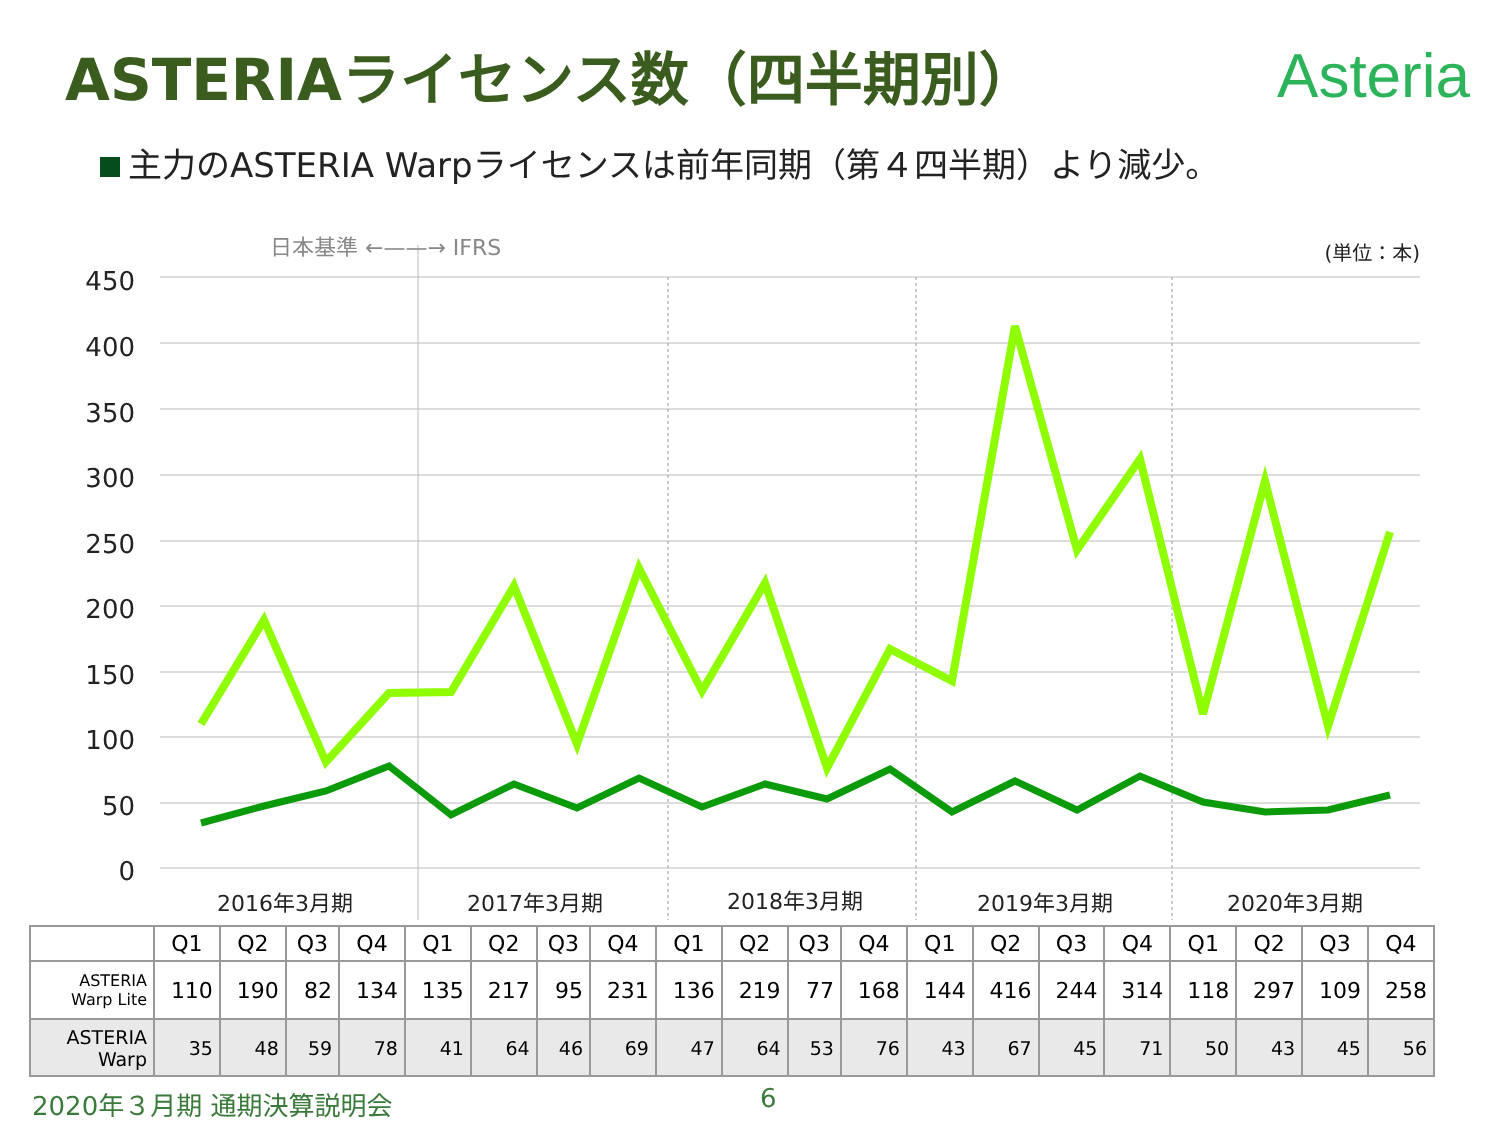ASTERIAライセンス数（四半期別） Asteria
主力のASTERIA Warpライセンスは前年同期（第４四半期）より減少。
450
400
350
300
250
200
150
100
50
0
日本基準 ←——→ IFRS
(単位：本)
2016年3月期
2017年3月期
2018年3月期
2019年3月期
2020年3月期
| | Q1 | Q2 | Q3 | Q4 | Q1 | Q2 | Q3 | Q4 | Q1 | Q2 | Q3 | Q4 | Q1 | Q2 | Q3 | Q4 | Q1 | Q2 | Q3 | Q4 |
| --- | --- | --- | --- | --- | --- | --- | --- | --- | --- | --- | --- | --- | --- | --- | --- | --- | --- | --- | --- | --- |
| ASTERIA Warp Lite | 110 | 190 | 82 | 134 | 135 | 217 | 95 | 231 | 136 | 219 | 77 | 168 | 144 | 416 | 244 | 314 | 118 | 297 | 109 | 258 |
| ASTERIA Warp | 35 | 48 | 59 | 78 | 41 | 64 | 46 | 69 | 47 | 64 | 53 | 76 | 43 | 67 | 45 | 71 | 50 | 43 | 45 | 56 |
2020年３月期 通期決算説明会 6